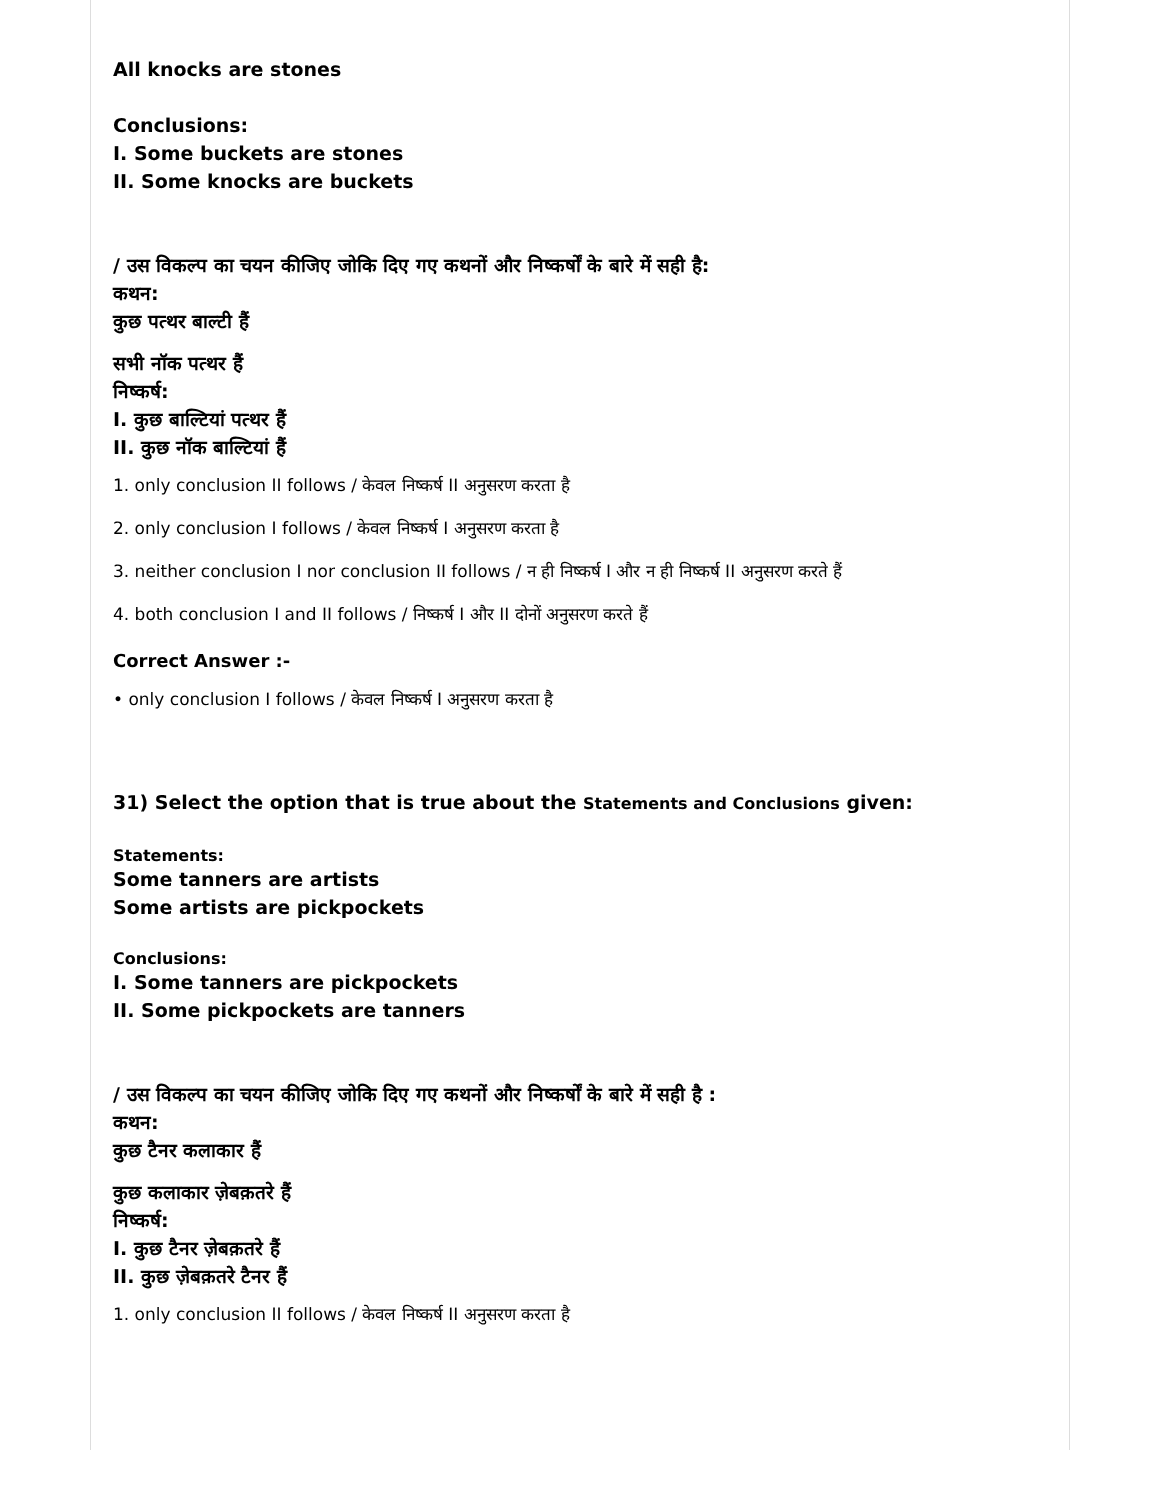All knocks are stones
Conclusions:
I. Some buckets are stones
II. Some knocks are buckets
/ उस विकल्प का चयन कीजिए जोकि दिए गए कथनों और निष्कर्षों के बारे में सही है:
कथन:
कुछ पत्थर बाल्टी हैं
सभी नॉक पत्थर हैं
निष्कर्ष:
I. कुछ बाल्टियां पत्थर हैं
II. कुछ नॉक बाल्टियां हैं
1. only conclusion II follows / केवल निष्कर्ष II अनुसरण करता है
2. only conclusion I follows / केवल निष्कर्ष I अनुसरण करता है
3. neither conclusion I nor conclusion II follows / न ही निष्कर्ष I और न ही निष्कर्ष II अनुसरण करते हैं
4. both conclusion I and II follows / निष्कर्ष I और II दोनों अनुसरण करते हैं
Correct Answer :-
• only conclusion I follows / केवल निष्कर्ष I अनुसरण करता है
31) Select the option that is true about the Statements and Conclusions given:
Statements:
Some tanners are artists
Some artists are pickpockets
Conclusions:
I. Some tanners are pickpockets
II. Some pickpockets are tanners
/ उस विकल्प का चयन कीजिए जोकि दिए गए कथनों और निष्कर्षों के बारे में सही है :
कथन:
कुछ टैनर कलाकार हैं
कुछ कलाकार ज़ेबक़तरे हैं
निष्कर्ष:
I. कुछ टैनर ज़ेबक़तरे हैं
II. कुछ ज़ेबक़तरे टैनर हैं
1. only conclusion II follows / केवल निष्कर्ष II अनुसरण करता है